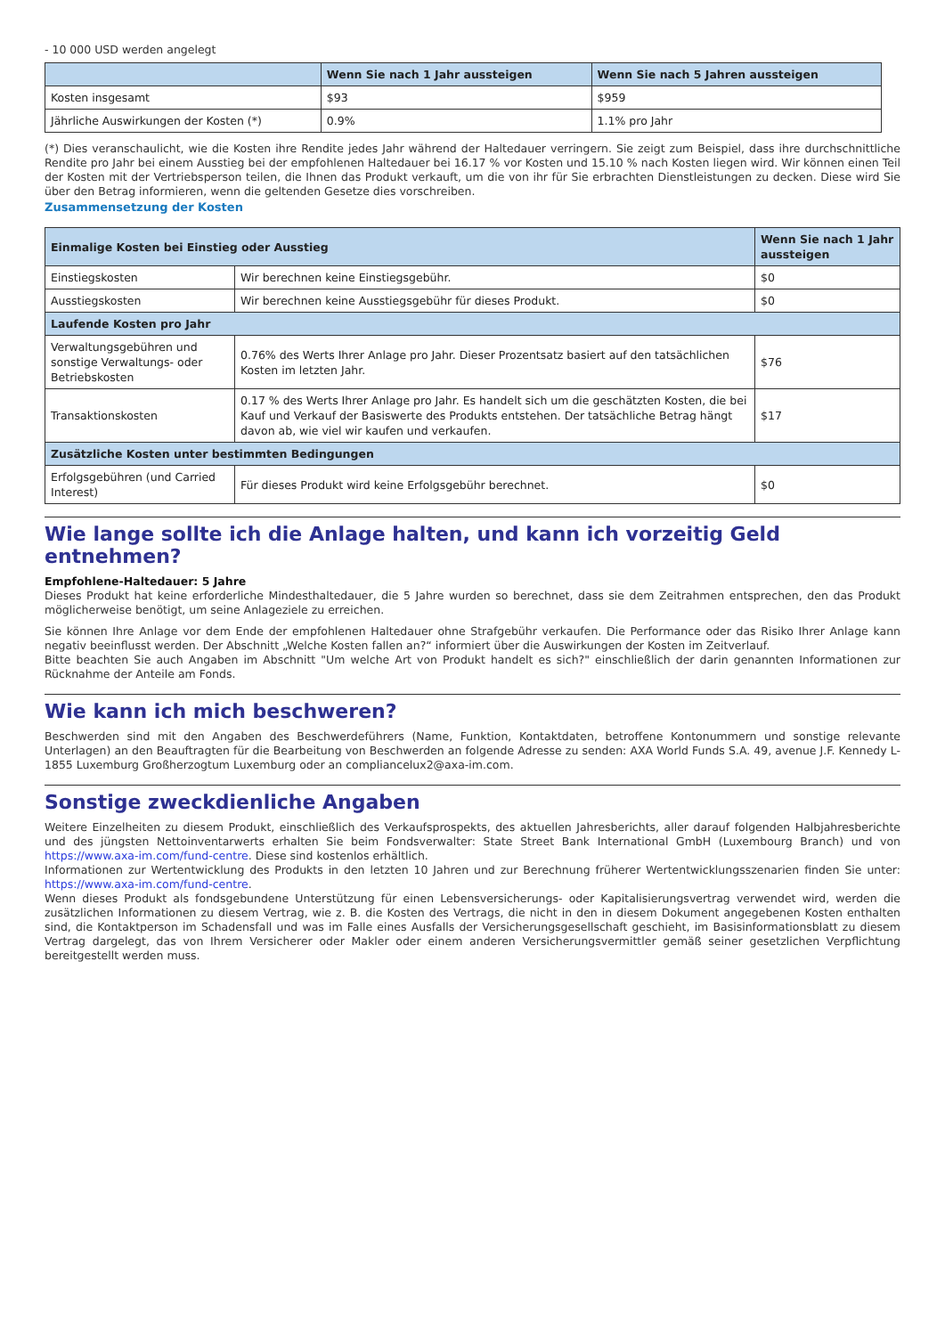- 10 000 USD werden angelegt
| | Wenn Sie nach 1 Jahr aussteigen | Wenn Sie nach 5 Jahren aussteigen |
| --- | --- | --- |
| Kosten insgesamt | $93 | $959 |
| Jährliche Auswirkungen der Kosten (*) | 0.9% | 1.1% pro Jahr |
(*) Dies veranschaulicht, wie die Kosten ihre Rendite jedes Jahr während der Haltedauer verringern. Sie zeigt zum Beispiel, dass ihre durchschnittliche Rendite pro Jahr bei einem Ausstieg bei der empfohlenen Haltedauer bei 16.17 % vor Kosten und 15.10 % nach Kosten liegen wird. Wir können einen Teil der Kosten mit der Vertriebsperson teilen, die Ihnen das Produkt verkauft, um die von ihr für Sie erbrachten Dienstleistungen zu decken. Diese wird Sie über den Betrag informieren, wenn die geltenden Gesetze dies vorschreiben.
Zusammensetzung der Kosten
| Einmalige Kosten bei Einstieg oder Ausstieg | | Wenn Sie nach 1 Jahr aussteigen |
| Einstiegskosten | Wir berechnen keine Einstiegsgebühr. | $0 |
| Ausstiegskosten | Wir berechnen keine Ausstiegsgebühr für dieses Produkt. | $0 |
| Laufende Kosten pro Jahr | | |
| Verwaltungsgebühren und sonstige Verwaltungs- oder Betriebskosten | 0.76% des Werts Ihrer Anlage pro Jahr. Dieser Prozentsatz basiert auf den tatsächlichen Kosten im letzten Jahr. | $76 |
| Transaktionskosten | 0.17 % des Werts Ihrer Anlage pro Jahr. Es handelt sich um die geschätzten Kosten, die bei Kauf und Verkauf der Basiswerte des Produkts entstehen. Der tatsächliche Betrag hängt davon ab, wie viel wir kaufen und verkaufen. | $17 |
| Zusätzliche Kosten unter bestimmten Bedingungen | | |
| Erfolgsgebühren (und Carried Interest) | Für dieses Produkt wird keine Erfolgsgebühr berechnet. | $0 |
Wie lange sollte ich die Anlage halten, und kann ich vorzeitig Geld entnehmen?
Empfohlene-Haltedauer: 5 Jahre
Dieses Produkt hat keine erforderliche Mindesthaltedauer, die 5 Jahre wurden so berechnet, dass sie dem Zeitrahmen entsprechen, den das Produkt möglicherweise benötigt, um seine Anlageziele zu erreichen.
Sie können Ihre Anlage vor dem Ende der empfohlenen Haltedauer ohne Strafgebühr verkaufen. Die Performance oder das Risiko Ihrer Anlage kann negativ beeinflusst werden. Der Abschnitt „Welche Kosten fallen an?“ informiert über die Auswirkungen der Kosten im Zeitverlauf.
Bitte beachten Sie auch Angaben im Abschnitt "Um welche Art von Produkt handelt es sich?" einschließlich der darin genannten Informationen zur Rücknahme der Anteile am Fonds.
Wie kann ich mich beschweren?
Beschwerden sind mit den Angaben des Beschwerdeführers (Name, Funktion, Kontaktdaten, betroffene Kontonummern und sonstige relevante Unterlagen) an den Beauftragten für die Bearbeitung von Beschwerden an folgende Adresse zu senden: AXA World Funds S.A. 49, avenue J.F. Kennedy L-1855 Luxemburg Großherzogtum Luxemburg oder an compliancelux2@axa-im.com.
Sonstige zweckdienliche Angaben
Weitere Einzelheiten zu diesem Produkt, einschließlich des Verkaufsprospekts, des aktuellen Jahresberichts, aller darauf folgenden Halbjahresberichte und des jüngsten Nettoinventarwerts erhalten Sie beim Fondsverwalter: State Street Bank International GmbH (Luxembourg Branch) und von https://www.axa-im.com/fund-centre. Diese sind kostenlos erhältlich.
Informationen zur Wertentwicklung des Produkts in den letzten 10 Jahren und zur Berechnung früherer Wertentwicklungsszenarien finden Sie unter: https://www.axa-im.com/fund-centre.
Wenn dieses Produkt als fondsgebundene Unterstützung für einen Lebensversicherungs- oder Kapitalisierungsvertrag verwendet wird, werden die zusätzlichen Informationen zu diesem Vertrag, wie z. B. die Kosten des Vertrags, die nicht in den in diesem Dokument angegebenen Kosten enthalten sind, die Kontaktperson im Schadensfall und was im Falle eines Ausfalls der Versicherungsgesellschaft geschieht, im Basisinformationsblatt zu diesem Vertrag dargelegt, das von Ihrem Versicherer oder Makler oder einem anderen Versicherungsvermittler gemäß seiner gesetzlichen Verpflichtung bereitgestellt werden muss.